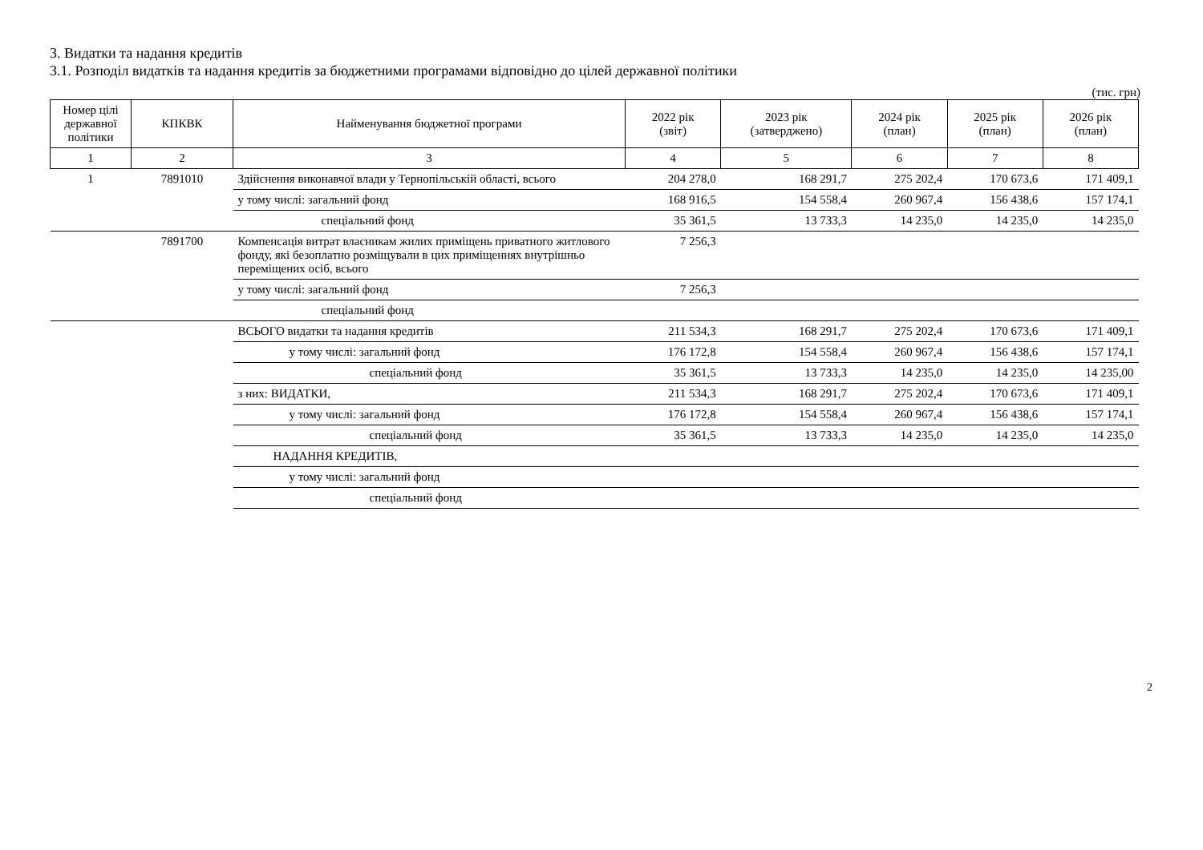3. Видатки та надання кредитів
3.1. Розподіл видатків та надання кредитів за бюджетними програмами відповідно до цілей державної політики
(тис. грн)
| Номер цілі державної політики | КПКВК | Найменування бюджетної програми | 2022 рік (звіт) | 2023 рік (затверджено) | 2024 рік (план) | 2025 рік (план) | 2026 рік (план) |
| --- | --- | --- | --- | --- | --- | --- | --- |
| 1 | 2 | 3 | 4 | 5 | 6 | 7 | 8 |
| 1 | 7891010 | Здійснення виконавчої влади у Тернопільській області, всього | 204 278,0 | 168 291,7 | 275 202,4 | 170 673,6 | 171 409,1 |
| | | у тому числі: загальний фонд | 168 916,5 | 154 558,4 | 260 967,4 | 156 438,6 | 157 174,1 |
| | | спеціальний фонд | 35 361,5 | 13 733,3 | 14 235,0 | 14 235,0 | 14 235,0 |
| | 7891700 | Компенсація витрат власникам жилих приміщень приватного житлового фонду, які безоплатно розміщували в цих приміщеннях внутрішньо переміщених осіб, всього | 7 256,3 | | | | |
| | | у тому числі: загальний фонд | 7 256,3 | | | | |
| | | спеціальний фонд | | | | | |
| | | ВСЬОГО видатки та надання кредитів | 211 534,3 | 168 291,7 | 275 202,4 | 170 673,6 | 171 409,1 |
| | | у тому числі: загальний фонд | 176 172,8 | 154 558,4 | 260 967,4 | 156 438,6 | 157 174,1 |
| | | спеціальний фонд | 35 361,5 | 13 733,3 | 14 235,0 | 14 235,0 | 14 235,00 |
| | | з них: ВИДАТКИ, | 211 534,3 | 168 291,7 | 275 202,4 | 170 673,6 | 171 409,1 |
| | | у тому числі: загальний фонд | 176 172,8 | 154 558,4 | 260 967,4 | 156 438,6 | 157 174,1 |
| | | спеціальний фонд | 35 361,5 | 13 733,3 | 14 235,0 | 14 235,0 | 14 235,0 |
| | | НАДАННЯ КРЕДИТІВ, | | | | | |
| | | у тому числі: загальний фонд | | | | | |
| | | спеціальний фонд | | | | | |
2